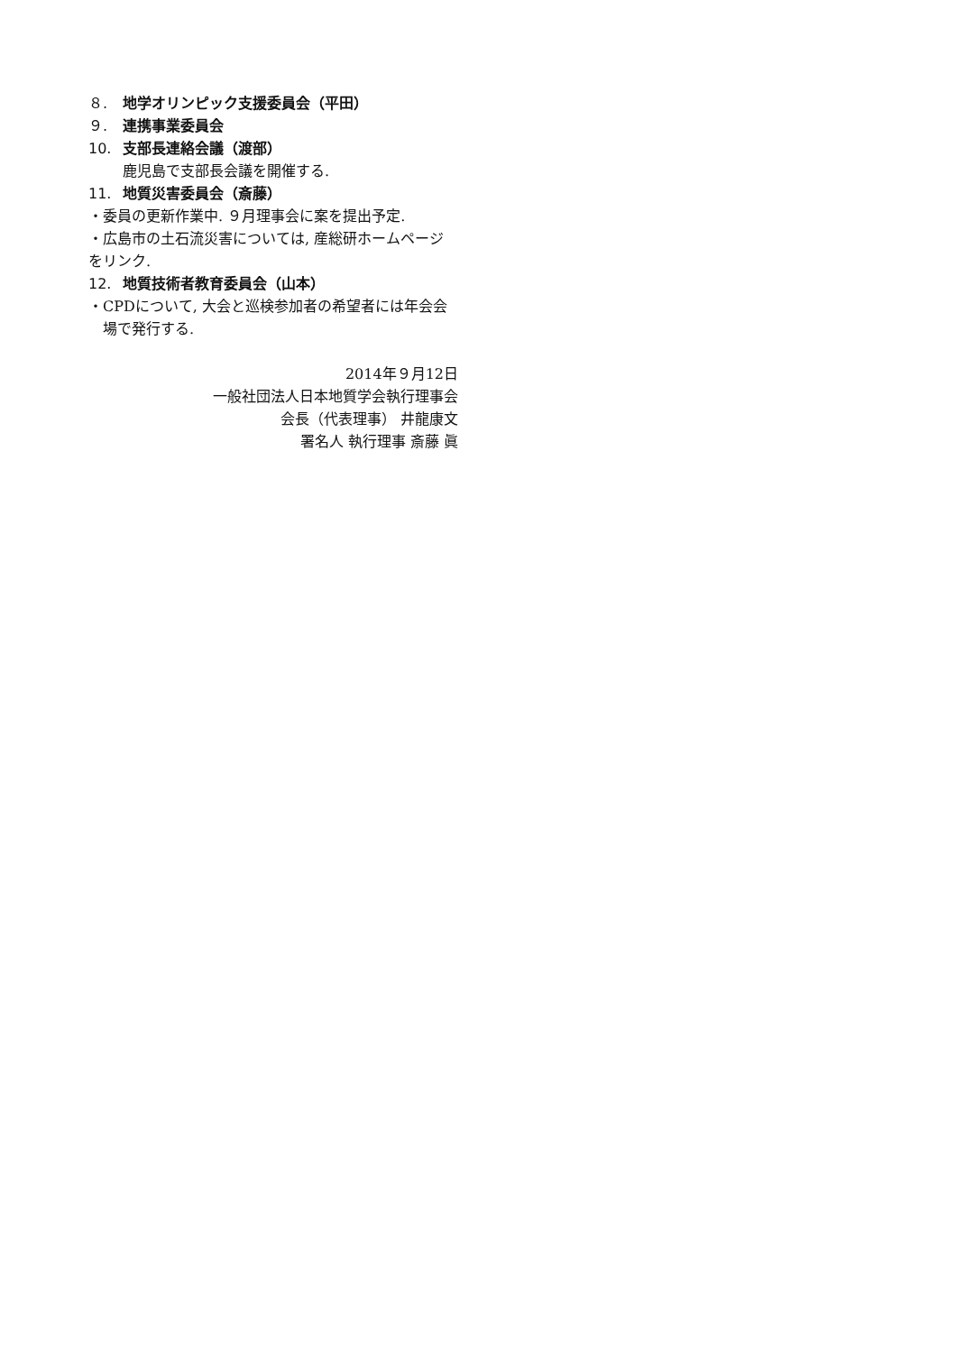８. 地学オリンピック支援委員会（平田）
９. 連携事業委員会
10. 支部長連絡会議（渡部）
鹿児島で支部長会議を開催する.
11. 地質災害委員会（斎藤）
・委員の更新作業中. ９月理事会に案を提出予定.
・広島市の土石流災害については, 産総研ホームページをリンク.
12. 地質技術者教育委員会（山本）
・CPDについて, 大会と巡検参加者の希望者には年会会場で発行する.
2014年９月12日
一般社団法人日本地質学会執行理事会
会長（代表理事） 井龍康文
署名人 執行理事 斎藤 眞